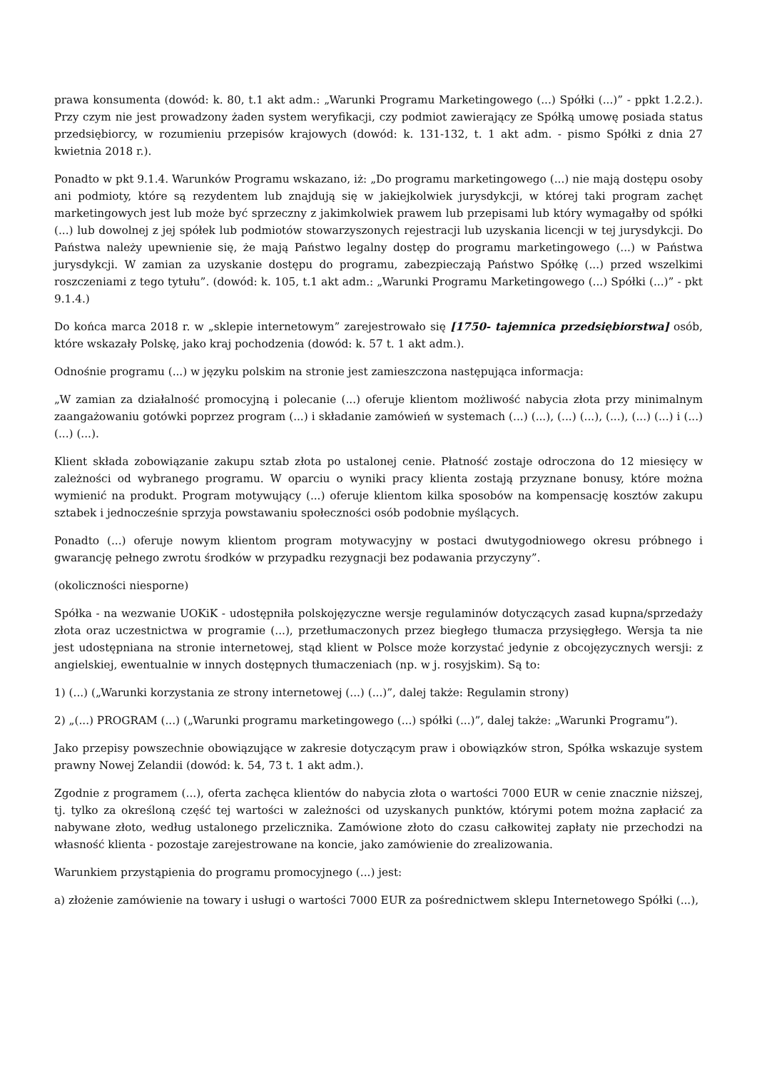prawa konsumenta (dowód: k. 80, t.1 akt adm.: „Warunki Programu Marketingowego (...) Spółki (...)” - ppkt 1.2.2.). Przy czym nie jest prowadzony żaden system weryfikacji, czy podmiot zawierający ze Spółką umowę posiada status przedsiębiorcy, w rozumieniu przepisów krajowych (dowód: k. 131-132, t. 1 akt adm. - pismo Spółki z dnia 27 kwietnia 2018 r.).
Ponadto w pkt 9.1.4. Warunków Programu wskazano, iż: „Do programu marketingowego (...) nie mają dostępu osoby ani podmioty, które są rezydentem lub znajdują się w jakiejkolwiek jurysdykcji, w której taki program zachęt marketingowych jest lub może być sprzeczny z jakimkolwiek prawem lub przepisami lub który wymagałby od spółki (...) lub dowolnej z jej spółek lub podmiotów stowarzyszonych rejestracji lub uzyskania licencji w tej jurysdykcji. Do Państwa należy upewnienie się, że mają Państwo legalny dostęp do programu marketingowego (...) w Państwa jurysdykcji. W zamian za uzyskanie dostępu do programu, zabezpieczają Państwo Spółkę (...) przed wszelkimi roszczeniami z tego tytułu”. (dowód: k. 105, t.1 akt adm.: „Warunki Programu Marketingowego (...) Spółki (...)” - pkt 9.1.4.)
Do końca marca 2018 r. w „sklepie internetowym” zarejestrowało się [1750- tajemnica przedsiębiorstwa] osób, które wskazały Polskę, jako kraj pochodzenia (dowód: k. 57 t. 1 akt adm.).
Odnośnie programu (...) w języku polskim na stronie jest zamieszczona następująca informacja:
„W zamian za działalność promocyjną i polecanie (...) oferuje klientom możliwość nabycia złota przy minimalnym zaangażowaniu gotówki poprzez program (...) i składanie zamówień w systemach (...) (...), (...) (...), (...), (...) (...) i (...) (...) (...).
Klient składa zobowiązanie zakupu sztab złota po ustalonej cenie. Płatność zostaje odroczona do 12 miesięcy w zależności od wybranego programu. W oparciu o wyniki pracy klienta zostają przyznane bonusy, które można wymienić na produkt. Program motywujący (...) oferuje klientom kilka sposobów na kompensację kosztów zakupu sztabek i jednocześnie sprzyja powstawaniu społeczności osób podobnie myślących.
Ponadto (...) oferuje nowym klientom program motywacyjny w postaci dwutygodniowego okresu próbnego i gwarancję pełnego zwrotu środków w przypadku rezygnacji bez podawania przyczyny”.
(okoliczności niesporne)
Spółka - na wezwanie UOKiK - udostępniła polskojęzyczne wersje regulaminów dotyczących zasad kupna/sprzedaży złota oraz uczestnictwa w programie (...), przetłumaczonych przez biegłego tłumacza przysięgłego. Wersja ta nie jest udostępniana na stronie internetowej, stąd klient w Polsce może korzystać jedynie z obcojęzycznych wersji: z angielskiej, ewentualnie w innych dostępnych tłumaczeniach (np. w j. rosyjskim). Są to:
1) (...) („Warunki korzystania ze strony internetowej (...) (...)”, dalej także: Regulamin strony)
2) „(...) PROGRAM (...) („Warunki programu marketingowego (...) spółki (...)”, dalej także: „Warunki Programu”).
Jako przepisy powszechnie obowiązujące w zakresie dotyczącym praw i obowiązków stron, Spółka wskazuje system prawny Nowej Zelandii (dowód: k. 54, 73 t. 1 akt adm.).
Zgodnie z programem (...), oferta zachęca klientów do nabycia złota o wartości 7000 EUR w cenie znacznie niższej, tj. tylko za określoną część tej wartości w zależności od uzyskanych punktów, którymi potem można zapłacić za nabywane złoto, według ustalonego przelicznika. Zamówione złoto do czasu całkowitej zapłaty nie przechodzi na własność klienta - pozostaje zarejestrowane na koncie, jako zamówienie do zrealizowania.
Warunkiem przystąpienia do programu promocyjnego (...) jest:
a) złożenie zamówienie na towary i usługi o wartości 7000 EUR za pośrednictwem sklepu Internetowego Spółki (...),